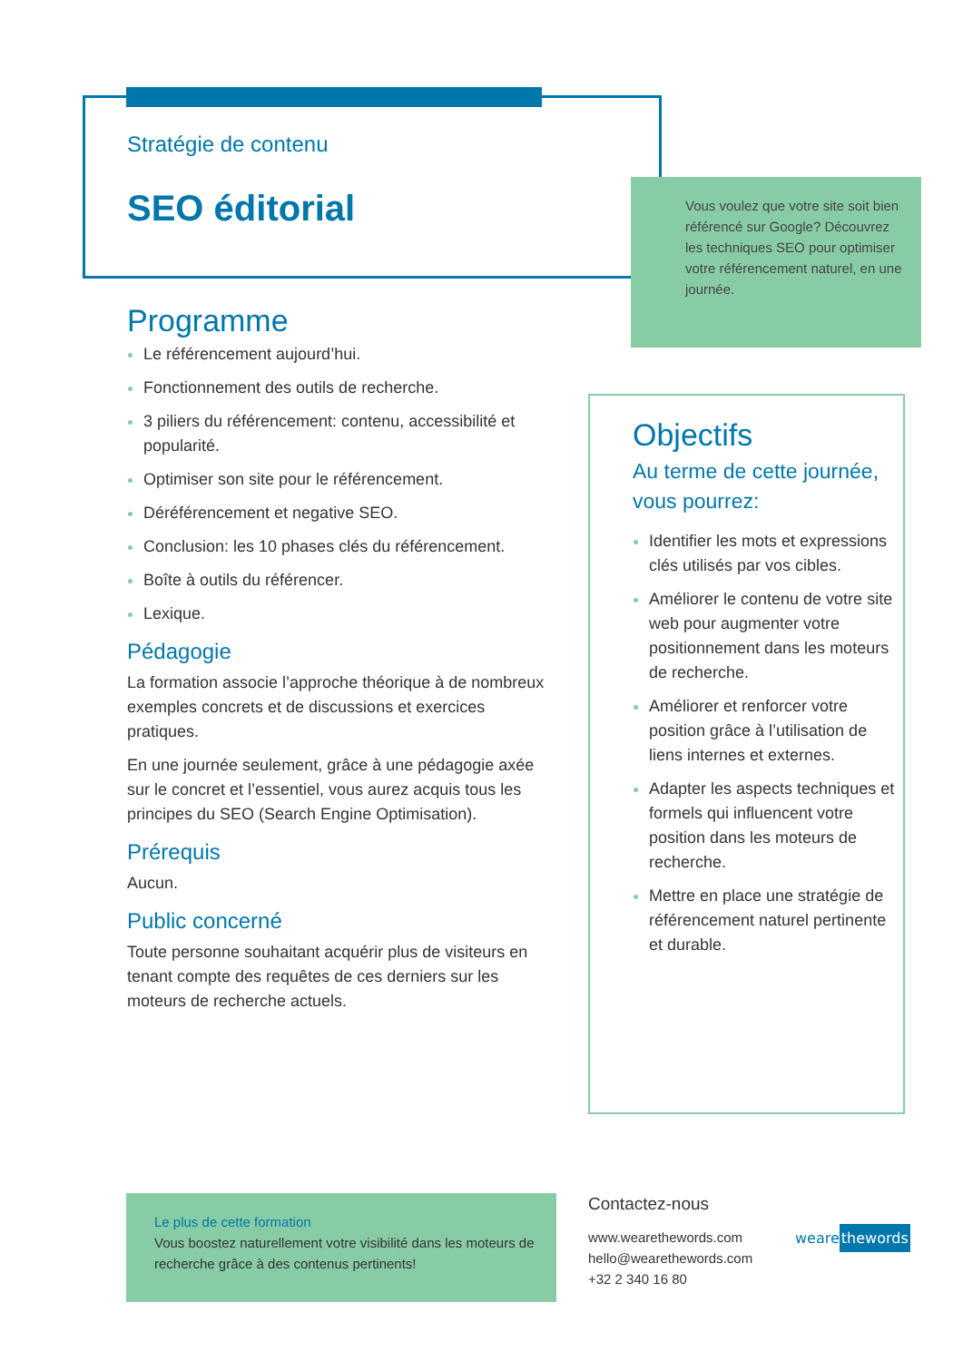Stratégie de contenu
SEO éditorial
Vous voulez que votre site soit bien référencé sur Google? Découvrez les techniques SEO pour optimiser votre référencement naturel, en une journée.
Programme
Le référencement aujourd’hui.
Fonctionnement des outils de recherche.
3 piliers du référencement: contenu, accessibilité et popularité.
Optimiser son site pour le référencement.
Déréférencement et negative SEO.
Conclusion: les 10 phases clés du référencement.
Boîte à outils du référencer.
Lexique.
Pédagogie
La formation associe l’approche théorique à de nombreux exemples concrets et de discussions et exercices pratiques.
En une journée seulement, grâce à une pédagogie axée sur le concret et l’essentiel, vous aurez acquis tous les principes du SEO (Search Engine Optimisation).
Prérequis
Aucun.
Public concerné
Toute personne souhaitant acquérir plus de visiteurs en tenant compte des requêtes de ces derniers sur les moteurs de recherche actuels.
Objectifs
Au terme de cette journée, vous pourrez:
Identifier les mots et expressions clés utilisés par vos cibles.
Améliorer le contenu de votre site web pour augmenter votre positionnement dans les moteurs de recherche.
Améliorer et renforcer votre position grâce à l’utilisation de liens internes et externes.
Adapter les aspects techniques et formels qui influencent votre position dans les moteurs de recherche.
Mettre en place une stratégie de référencement naturel pertinente et durable.
Le plus de cette formation
Vous boostez naturellement votre visibilité dans les moteurs de recherche grâce à des contenus pertinents!
Contactez-nous
www.wearethewords.com
hello@wearethewords.com
+32 2 340 16 80
wearethewords